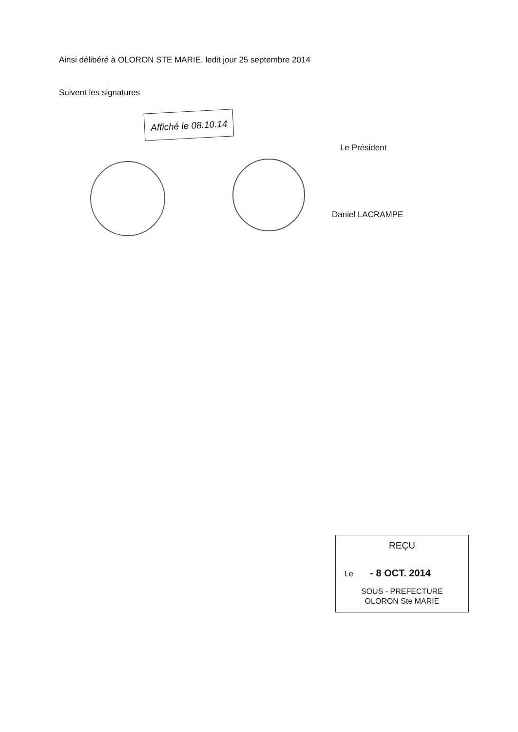Ainsi délibéré à OLORON STE MARIE, ledit jour 25 septembre 2014
Suivent les signatures
Affiché le 08.10.14
Le Président
Daniel LACRAMPE
REÇU
Le - 8 OCT. 2014
SOUS - PREFECTURE
OLORON Ste MARIE